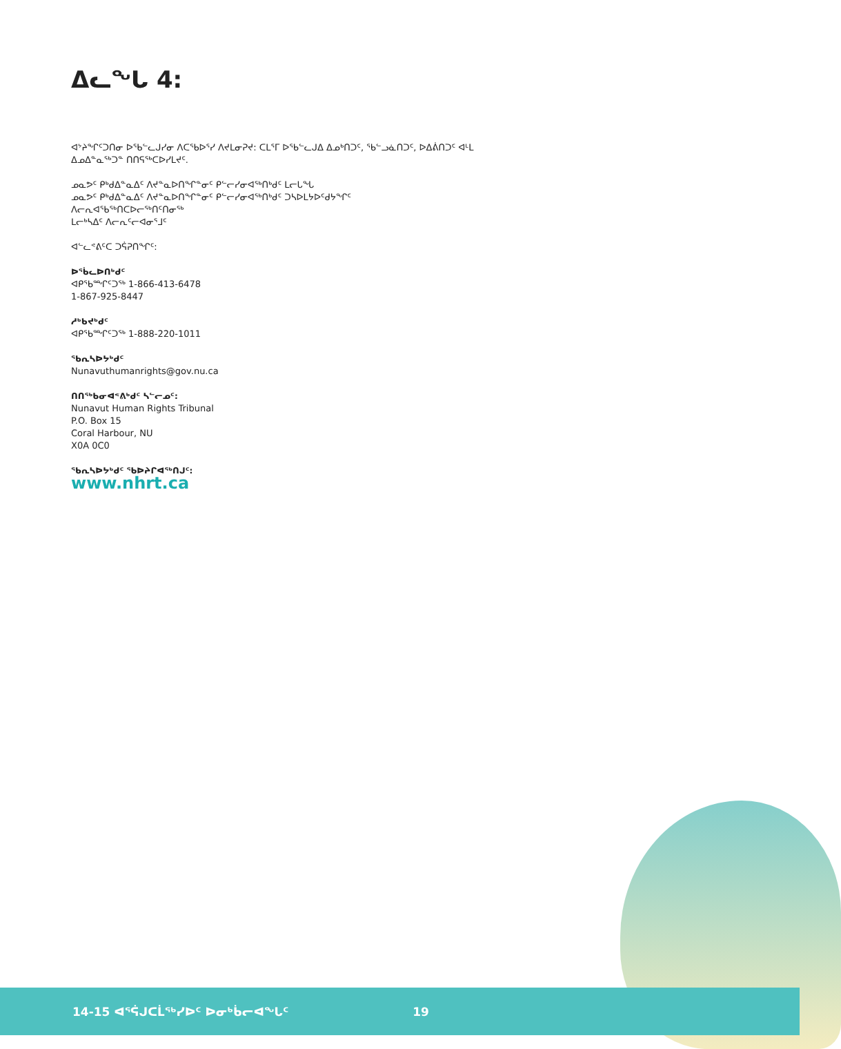ᐃᓚᖓ 4:
ᐊᔾᔨᖏᑦᑐᑎᓂ ᐅᖃᓪᓚᒍᓯᓂ ᐱᑕᖃᐅᕐᓯ ᐱᔪᒪᓂᕈᔪ: ᑕᒪᕐᒥ ᐅᖃᓪᓚᒍᐃ ᐃᓄᒃᑎᑐᑦ, ᖃᓪᓗᓈᑎᑐᑦ, ᐅᐃᕖᑎᑐᑦ ᐊᒻᒪ ᐃᓄᐃᓐᓇᖅᑐᓐ ᑎᑎᕋᖅᑕᐅᓯᒪᔪᑦ.
ᓄᓇᕗᑦ ᑭᒃᑯᐃᓐᓇᐃᑦ ᐱᔪᓐᓇᐅᑎᖏᓐᓂᑦ ᑭᓪᓕᓯᓂᐊᖅᑎᒃᑯᑦ ᒪᓕᒐᖓ
ᓄᓇᕗᑦ ᑭᒃᑯᐃᓐᓇᐃᑦ ᐱᔪᓐᓇᐅᑎᖏᓐᓂᑦ ᑭᓪᓕᓯᓂᐊᖅᑎᒃᑯᑦ ᑐᓴᐅᒪᔭᐅᑦᑯᔭᖏᑦ
ᐱᓕᕆᐊᖃᖅᑎᑕᐅᓕᖅᑎᑦᑎᓂᖅ
ᒪᓕᒃᓴᐃᑦ ᐱᓕᕆᑦᓕᐊᓂᕐᒧᑦ
ᐊᓪᓚᕝᕕᑦᑕ ᑐᕌᕈᑎᖏᑦ:
ᐅᖄᓚᐅᑎᒃᑯᑦ
ᐊᑭᖃᙱᑦᑐᖅ 1-866-413-6478
1-867-925-8447
ᓱᒃᑲᔪᒃᑯᑦ
ᐊᑭᖃᙱᑦᑐᖅ 1-888-220-1011
ᖃᕆᓴᐅᔭᒃᑯᑦ
Nunavuthumanrights@gov.nu.ca
ᑎᑎᖅᑲᓂᐊᕝᕕᒃᑯᑦ ᓴᓪᓕᓄᑦ:
Nunavut Human Rights Tribunal
P.O. Box 15
Coral Harbour, NU
X0A 0C0
ᖃᕆᓴᐅᔭᒃᑯᑦ ᖃᐅᔨᒋᐊᖅᑎᒍᑦ:
www.nhrt.ca
14-15 ᐊᕐᕌᒍᑕᒫᖅᓯᐅᑦ ᐅᓂᒃᑳᓕᐊᖓᑦ 19